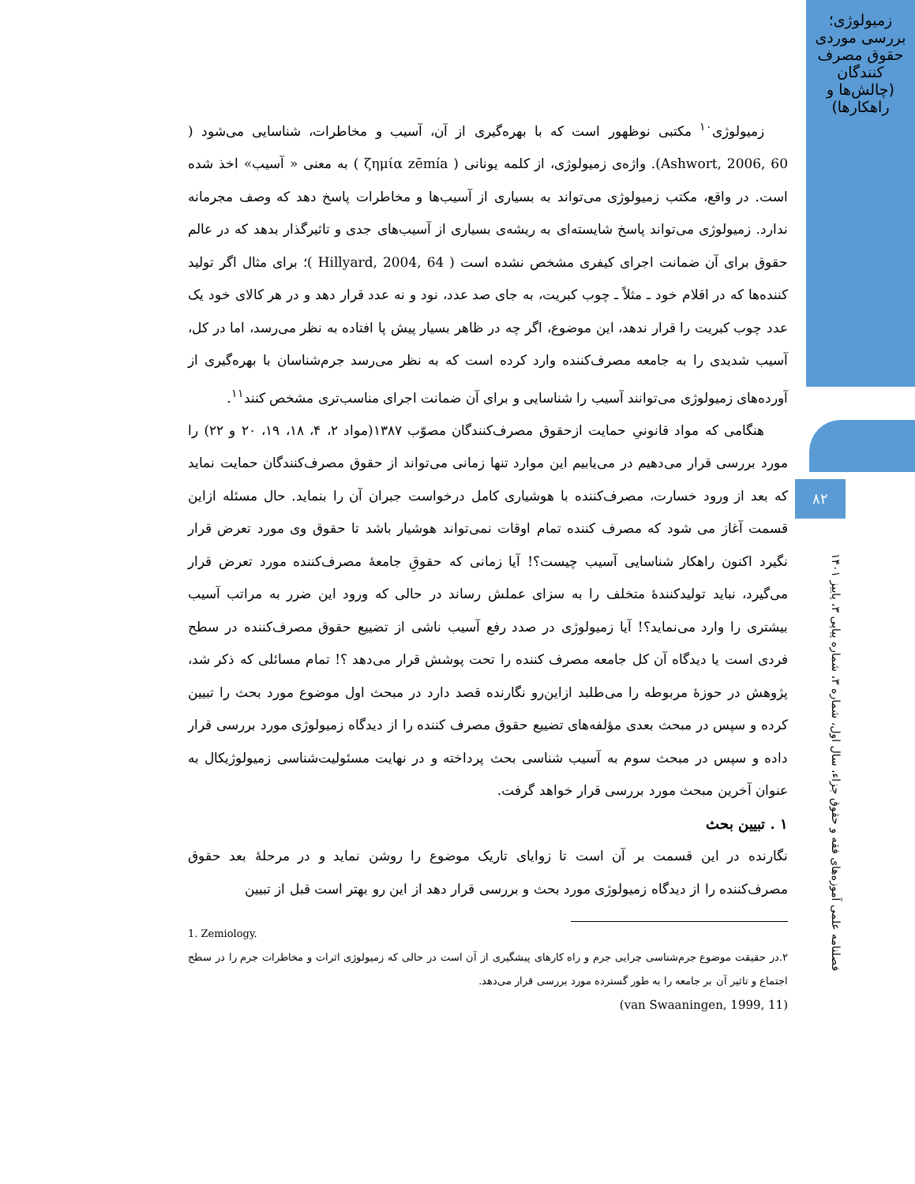زمیولوژی؛ بررسی موردی حقوق مصرف کنندگان (چالش‌ها و راهکارها)
۸۲
فصلنامه علمی آموزه‌های فقه و حقوق جزاء، سال اول، شماره ۳، شماره پیاپی ۳، پاییز ۱۴۰۱
زمیولوژی<sup>۱۰</sup> مکتبی نوظهور است که با بهره‌گیری از آن، آسیب و مخاطرات، شناسایی می‌شود ( Ashwort, 2006, 60). واژه‌ی زمیولوژی، از کلمه یونانی ( ζημία zēmía ) به معنی « آسیب» اخذ شده است. در واقع، مکتب زمیولوژی می‌تواند به بسیاری از آسیب‌ها و مخاطرات پاسخ دهد که وصف مجرمانه ندارد. زمیولوژی می‌تواند پاسخ شایسته‌ای به ریشه‌ی بسیاری از آسیب‌های جدی و تاثیرگذار بدهد که در عالم حقوق برای آن ضمانت اجرای کیفری مشخص نشده است ( Hillyard, 2004, 64 )؛ برای مثال اگر تولید کننده‌ها که در اقلام خود ـ مثلاً ـ چوب کبریت، به جای صد عدد، نود و نه عدد قرار دهد و در هر کالای خود یک عدد چوب کبریت را قرار ندهد، این موضوع، اگر چه در ظاهر بسیار پیش پا افتاده به نظر می‌رسد، اما در کل، آسیب شدیدی را به جامعه مصرف‌کننده وارد کرده است که به نظر می‌رسد جرم‌شناسان با بهره‌گیری از آورده‌های زمیولوژی می‌توانند آسیب را شناسایی و برای آن ضمانت اجرای مناسب‌تری مشخص کنند<sup>۱۱</sup>.
هنگامی که مواد قانونیِ حمایت ازحقوق مصرف‌کنندگان مصوّب ۱۳۸۷(مواد ۲، ۴، ۱۸، ۱۹، ۲۰ و ۲۲) را مورد بررسی قرار می‌دهیم در می‌یابیم این موارد تنها زمانی می‌تواند از حقوق مصرف‌کنندگان حمایت نماید که بعد از ورود خسارت، مصرف‌کننده با هوشیاری کامل درخواست جبران آن را بنماید. حال مسئله ازاین قسمت آغاز می شود که مصرف کننده تمام اوقات نمی‌تواند هوشیار باشد تا حقوق وی مورد تعرض قرار نگیرد اکنون راهکار شناسایی آسیب چیست؟! آیا زمانی که حقوقِ جامعۀ مصرف‌کننده مورد تعرض قرار می‌گیرد، نباید تولیدکنندۀ متخلف را به سزای عملش رساند در حالی که ورود این ضرر به مراتب آسیب بیشتری را وارد می‌نماید؟! آیا زمیولوژی در صدد رفع آسیب ناشی از تضییع حقوق مصرف‌کننده در سطح فردی است یا دیدگاه آن کل جامعه مصرف کننده را تحت پوشش قرار می‌دهد ؟! تمام مسائلی که ذکر شد، پژوهش در حوزۀ مربوطه را می‌طلبد ازاین‌رو نگارنده قصد دارد در مبحث اول موضوع مورد بحث را تبیین کرده و سپس در مبحث بعدی مؤلفه‌های تضییع حقوق مصرف کننده را از دیدگاه زمیولوژی مورد بررسی قرار داده و سپس در مبحث سوم به آسیب شناسی بحث پرداخته و در نهایت مسئولیت‌شناسی زمیولوژیکال به عنوان آخرین مبحث مورد بررسی قرار خواهد گرفت.
۱ . تبیین بحث
نگارنده در این قسمت بر آن است تا زوایای تاریک موضوع را روشن نماید و در مرحلۀ بعد حقوق مصرف‌کننده را از دیدگاه زمیولوژی مورد بحث و بررسی قرار دهد از این رو بهتر است قبل از تبیین
1. Zemiology.
۲.در حقیقت موضوع جرم‌شناسی چرایی جرم و راه کارهای پیشگیری از آن است در حالی که زمیولوژی اثرات و مخاطرات جرم را در سطح اجتماع و تاثیر آن بر جامعه را به طور گسترده مورد بررسی قرار می‌دهد.
(van Swaaningen, 1999, 11)